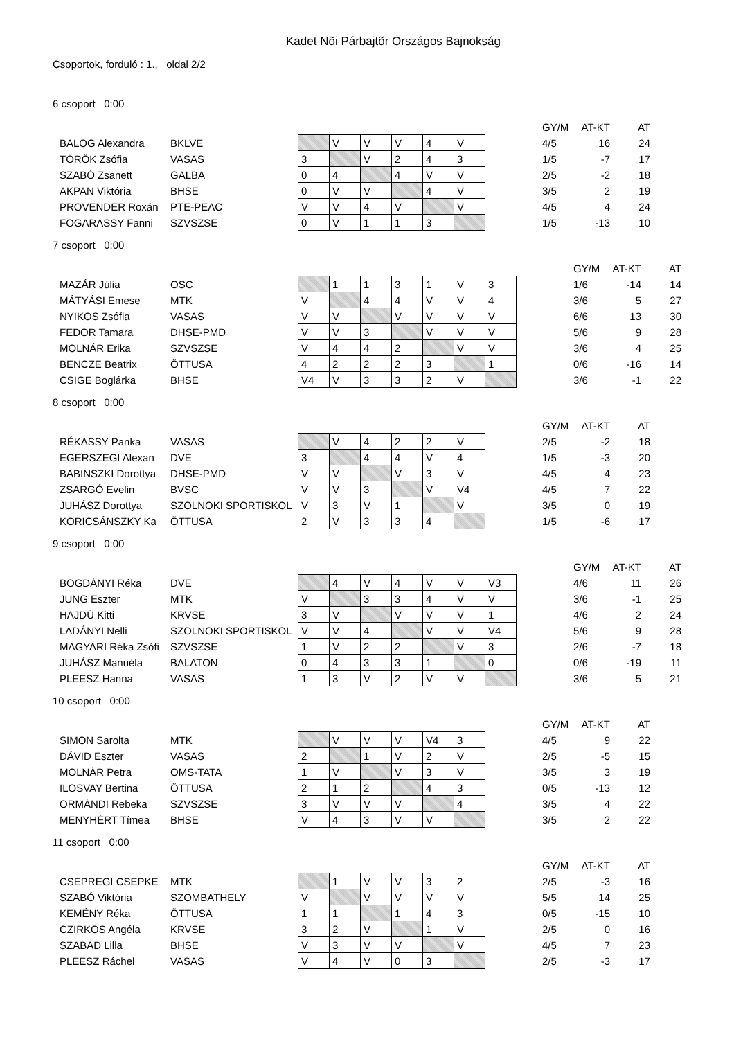Kadet Nõi Párbajtõr Országos Bajnokság
Csoportok, forduló : 1., oldal 2/2
6 csoport 0:00
| | | | | | | | | | GY/M | AT-KT | AT |
| BALOG Alexandra | BKLVE | | V | V | V | 4 | V | | 4/5 | 16 | 24 |
| TÖRÖK Zsófia | VASAS | 3 | | V | 2 | 4 | 3 | | 1/5 | -7 | 17 |
| SZABÓ Zsanett | GALBA | 0 | 4 | | 4 | V | V | | 2/5 | -2 | 18 |
| AKPAN Viktória | BHSE | 0 | V | V | | 4 | V | | 3/5 | 2 | 19 |
| PROVENDER Roxán | PTE-PEAC | V | V | 4 | V | | V | | 4/5 | 4 | 24 |
| FOGARASSY Fanni | SZVSZSE | 0 | V | 1 | 1 | 3 | | | 1/5 | -13 | 10 |
7 csoport 0:00
| | | | | | | | | | | GY/M | AT-KT | AT |
| MAZÁR Júlia | OSC | | 1 | 1 | 3 | 1 | V | 3 | | 1/6 | -14 | 14 |
| MÁTYÁSI Emese | MTK | V | | 4 | 4 | V | V | 4 | | 3/6 | 5 | 27 |
| NYIKOS Zsófia | VASAS | V | V | | V | V | V | V | | 6/6 | 13 | 30 |
| FEDOR Tamara | DHSE-PMD | V | V | 3 | | V | V | V | | 5/6 | 9 | 28 |
| MOLNÁR Erika | SZVSZSE | V | 4 | 4 | 2 | | V | V | | 3/6 | 4 | 25 |
| BENCZE Beatrix | ÖTTUSA | 4 | 2 | 2 | 2 | 3 | | 1 | | 0/6 | -16 | 14 |
| CSIGE Boglárka | BHSE | V4 | V | 3 | 3 | 2 | V | | | 3/6 | -1 | 22 |
8 csoport 0:00
| | | | | | | | | | GY/M | AT-KT | AT |
| RÉKASSY Panka | VASAS | | V | 4 | 2 | 2 | V | | 2/5 | -2 | 18 |
| EGERSZEGI Alexan | DVE | 3 | | 4 | 4 | V | 4 | | 1/5 | -3 | 20 |
| BABINSZKI Dorottya | DHSE-PMD | V | V | | V | 3 | V | | 4/5 | 4 | 23 |
| ZSARGÓ Evelin | BVSC | V | V | 3 | | V | V4 | | 4/5 | 7 | 22 |
| JUHÁSZ Dorottya | SZOLNOKI SPORTISKOL | V | 3 | V | 1 | | V | | 3/5 | 0 | 19 |
| KORICSÁNSZKY Ka | ÖTTUSA | 2 | V | 3 | 3 | 4 | | | 1/5 | -6 | 17 |
9 csoport 0:00
| | | | | | | | | | | GY/M | AT-KT | AT |
| BOGDÁNYI Réka | DVE | | 4 | V | 4 | V | V | V3 | | 4/6 | 11 | 26 |
| JUNG Eszter | MTK | V | | 3 | 3 | 4 | V | V | | 3/6 | -1 | 25 |
| HAJDÚ Kitti | KRVSE | 3 | V | | V | V | V | 1 | | 4/6 | 2 | 24 |
| LADÁNYI Nelli | SZOLNOKI SPORTISKOL | V | V | 4 | | V | V | V4 | | 5/6 | 9 | 28 |
| MAGYARI Réka Zsófi | SZVSZSE | 1 | V | 2 | 2 | | V | 3 | | 2/6 | -7 | 18 |
| JUHÁSZ Manuéla | BALATON | 0 | 4 | 3 | 3 | 1 | | 0 | | 0/6 | -19 | 11 |
| PLEESZ Hanna | VASAS | 1 | 3 | V | 2 | V | V | | | 3/6 | 5 | 21 |
10 csoport 0:00
| | | | | | | | | | GY/M | AT-KT | AT |
| SIMON Sarolta | MTK | | V | V | V | V4 | 3 | | 4/5 | 9 | 22 |
| DÁVID Eszter | VASAS | 2 | | 1 | V | 2 | V | | 2/5 | -5 | 15 |
| MOLNÁR Petra | OMS-TATA | 1 | V | | V | 3 | V | | 3/5 | 3 | 19 |
| ILOSVAY Bertina | ÖTTUSA | 2 | 1 | 2 | | 4 | 3 | | 0/5 | -13 | 12 |
| ORMÁNDI Rebeka | SZVSZSE | 3 | V | V | V | | 4 | | 3/5 | 4 | 22 |
| MENYHÉRT Tímea | BHSE | V | 4 | 3 | V | V | | | 3/5 | 2 | 22 |
11 csoport 0:00
| | | | | | | | | | GY/M | AT-KT | AT |
| CSEPREGI CSEPKE | MTK | | 1 | V | V | 3 | 2 | | 2/5 | -3 | 16 |
| SZABÓ Viktória | SZOMBATHELY | V | | V | V | V | V | | 5/5 | 14 | 25 |
| KEMÉNY Réka | ÖTTUSA | 1 | 1 | | 1 | 4 | 3 | | 0/5 | -15 | 10 |
| CZIRKOS Angéla | KRVSE | 3 | 2 | V | | 1 | V | | 2/5 | 0 | 16 |
| SZABAD Lilla | BHSE | V | 3 | V | V | | V | | 4/5 | 7 | 23 |
| PLEESZ Ráchel | VASAS | V | 4 | V | 0 | 3 | | | 2/5 | -3 | 17 |